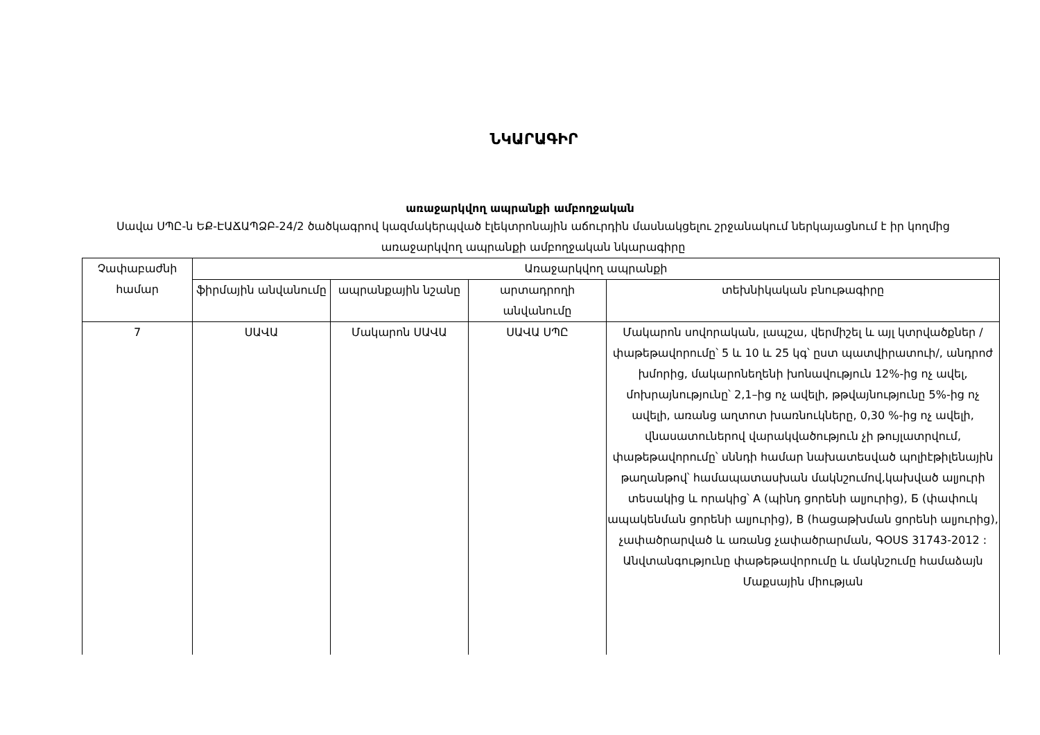ՆԿԱՐԱԳԻՐ
առաջարկվող ապրանքի ամբողջական
Սավա ՍՊԸ-ն ԵՔ-ԷԱՃԱՊՁԲ-24/2 ծածկագրով կազմակերպված էլեկտրոնային աճուրդին մասնակցելու շրջանակում ներկայացնում է իր կողմից առաջարկվող ապրանքի ամբողջական նկարագիրը
| Չափաբաժնի համար | Առաջարկվող ապրանքի | | | |
| --- | --- | --- | --- | --- |
| | ֆիրմային անվանումը | ապրանքային նշանը | արտադրողի անվանումը | տեխնիկական բնութագիրը |
| 7 | ՍԱՎԱ | Մակարոն ՍԱՎԱ | ՍԱՎԱ ՍՊԸ | Մակարոն սովորական, լապշա, վերմիշել և այլ կտրվածքներ /փաթեթավորումը՝ 5 և 10 և 25 կգ՝ ըստ պատվիրատուի/, անդրոժ խմորից, մակարոնեղենի խոնավություն 12%-ից ոչ ավել, մոխրայնությունը՝ 2,1–ից ոչ ավելի, թթվայնությունը 5%-ից ոչ ավելի, առանց աղտոտ խառնուկները, 0,30 %-ից ոչ ավելի, վնասատուներով վարակվածություն չի թույլատրվում, փաթեթավորումը՝ սննդի համար նախատեսված պոլիէթիլենային թաղանթով՝ համապատասխան մակնշումով,կախված ալյուրի տեսակից և որակից՝ A (պինդ ցորենի ալյուրից), Б (փափուկ ապակենման ցորենի ալյուրից), B (հացաթխման ցորենի ալյուրից), չափածրարված և առանց չափածրարման, ԳՕՍՏ 31743-2012 : Անվտանգությունը փաթեթավորումը և մակնշումը համաձայն Մաքսային միության |